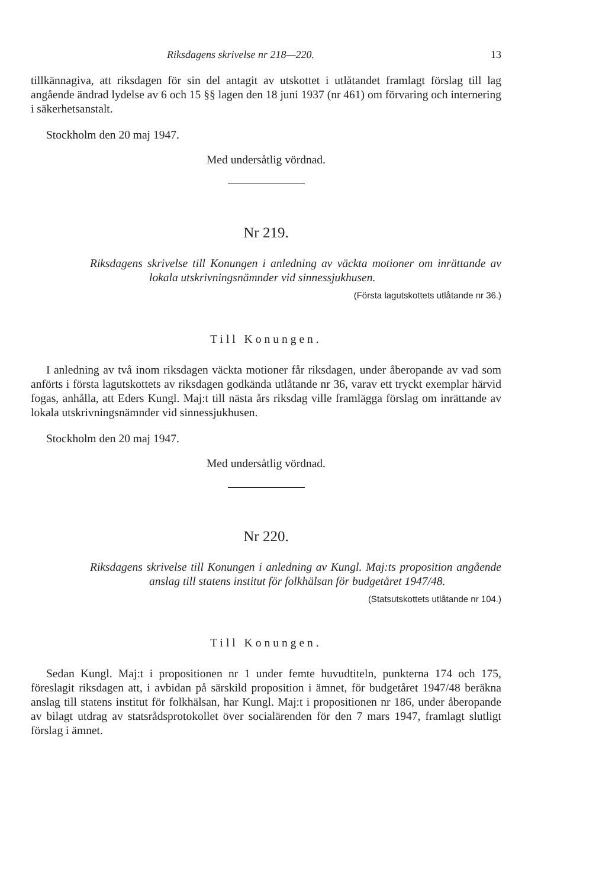Riksdagens skrivelse nr 218—220. 13
tillkännagiva, att riksdagen för sin del antagit av utskottet i utlåtandet framlagt förslag till lag angående ändrad lydelse av 6 och 15 §§ lagen den 18 juni 1937 (nr 461) om förvaring och internering i säkerhetsanstalt.
Stockholm den 20 maj 1947.
Med undersåtlig vördnad.
Nr 219.
Riksdagens skrivelse till Konungen i anledning av väckta motioner om inrättande av lokala utskrivningsnämnder vid sinnessjukhusen.
(Första lagutskottets utlåtande nr 36.)
Till Konungen.
I anledning av två inom riksdagen väckta motioner får riksdagen, under åberopande av vad som anförts i första lagutskottets av riksdagen godkända utlåtande nr 36, varav ett tryckt exemplar härvid fogas, anhålla, att Eders Kungl. Maj:t till nästa års riksdag ville framlägga förslag om inrättande av lokala utskrivningsnämnder vid sinnessjukhusen.
Stockholm den 20 maj 1947.
Med undersåtlig vördnad.
Nr 220.
Riksdagens skrivelse till Konungen i anledning av Kungl. Maj:ts proposition angående anslag till statens institut för folkhälsan för budgetåret 1947/48.
(Statsutskottets utlåtande nr 104.)
Till Konungen.
Sedan Kungl. Maj:t i propositionen nr 1 under femte huvudtiteln, punkterna 174 och 175, föreslagit riksdagen att, i avbidan på särskild proposition i ämnet, för budgetåret 1947/48 beräkna anslag till statens institut för folkhälsan, har Kungl. Maj:t i propositionen nr 186, under åberopande av bilagt utdrag av statsrådsprotokollet över socialärenden för den 7 mars 1947, framlagt slutligt förslag i ämnet.